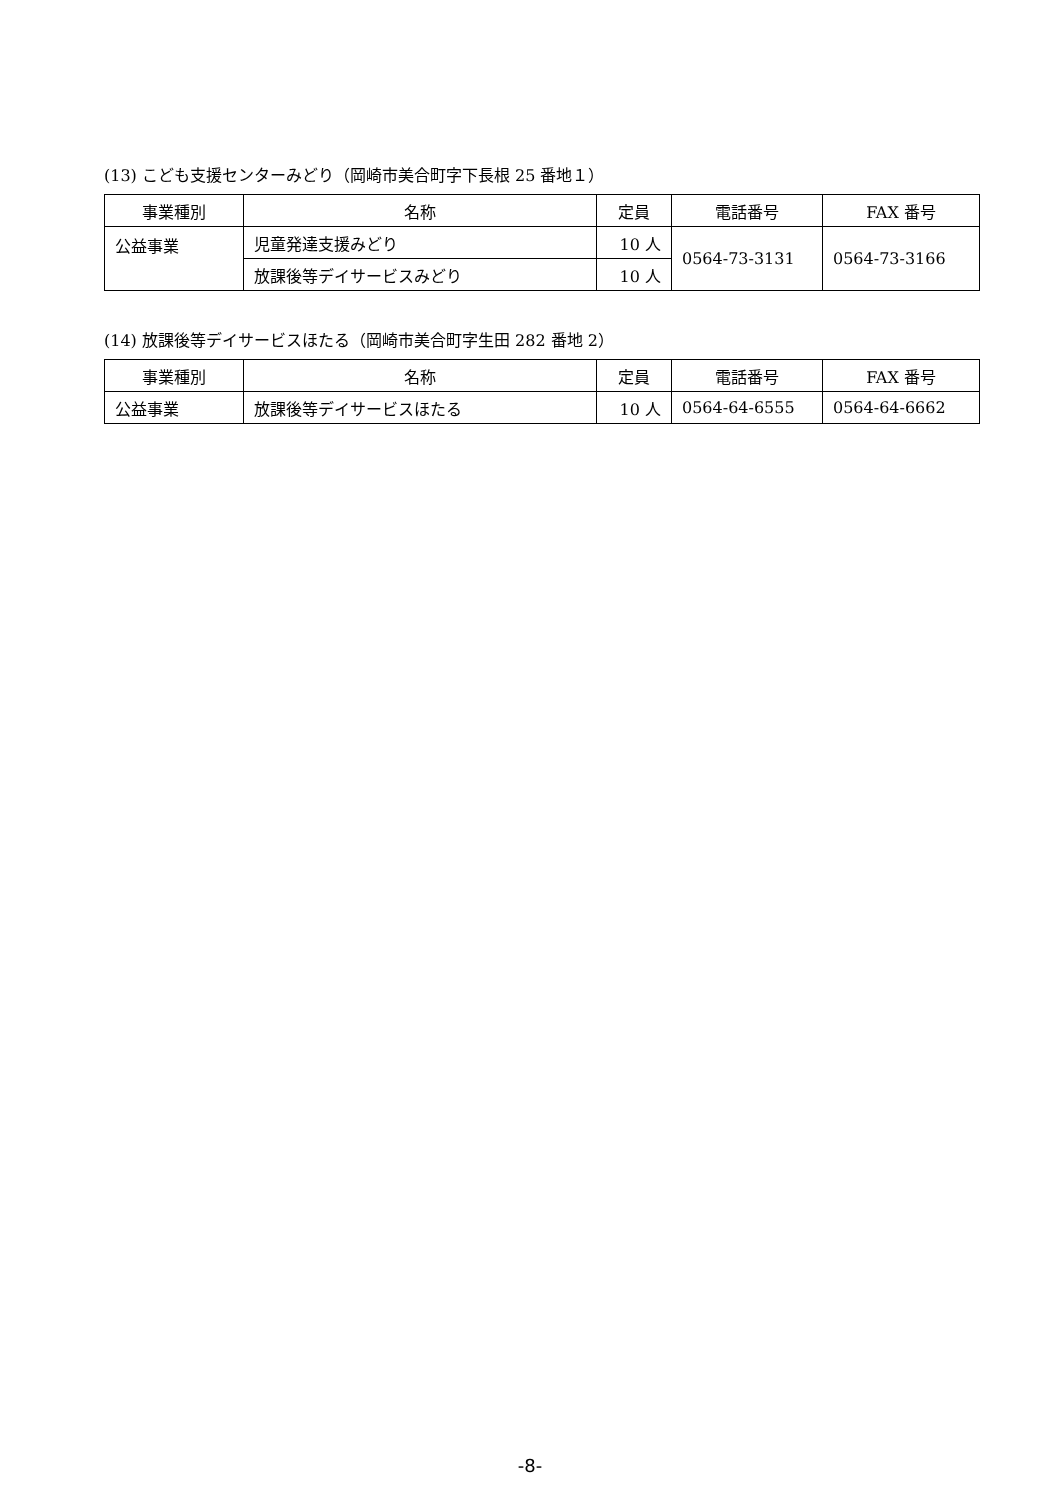(13) こども支援センターみどり（岡崎市美合町字下長根 25 番地１）
| 事業種別 | 名称 | 定員 | 電話番号 | FAX 番号 |
| --- | --- | --- | --- | --- |
| 公益事業 | 児童発達支援みどり | 10 人 | 0564-73-3131 | 0564-73-3166 |
| | 放課後等デイサービスみどり | 10 人 | | |
(14) 放課後等デイサービスほたる（岡崎市美合町字生田 282 番地 2）
| 事業種別 | 名称 | 定員 | 電話番号 | FAX 番号 |
| --- | --- | --- | --- | --- |
| 公益事業 | 放課後等デイサービスほたる | 10 人 | 0564-64-6555 | 0564-64-6662 |
-8-